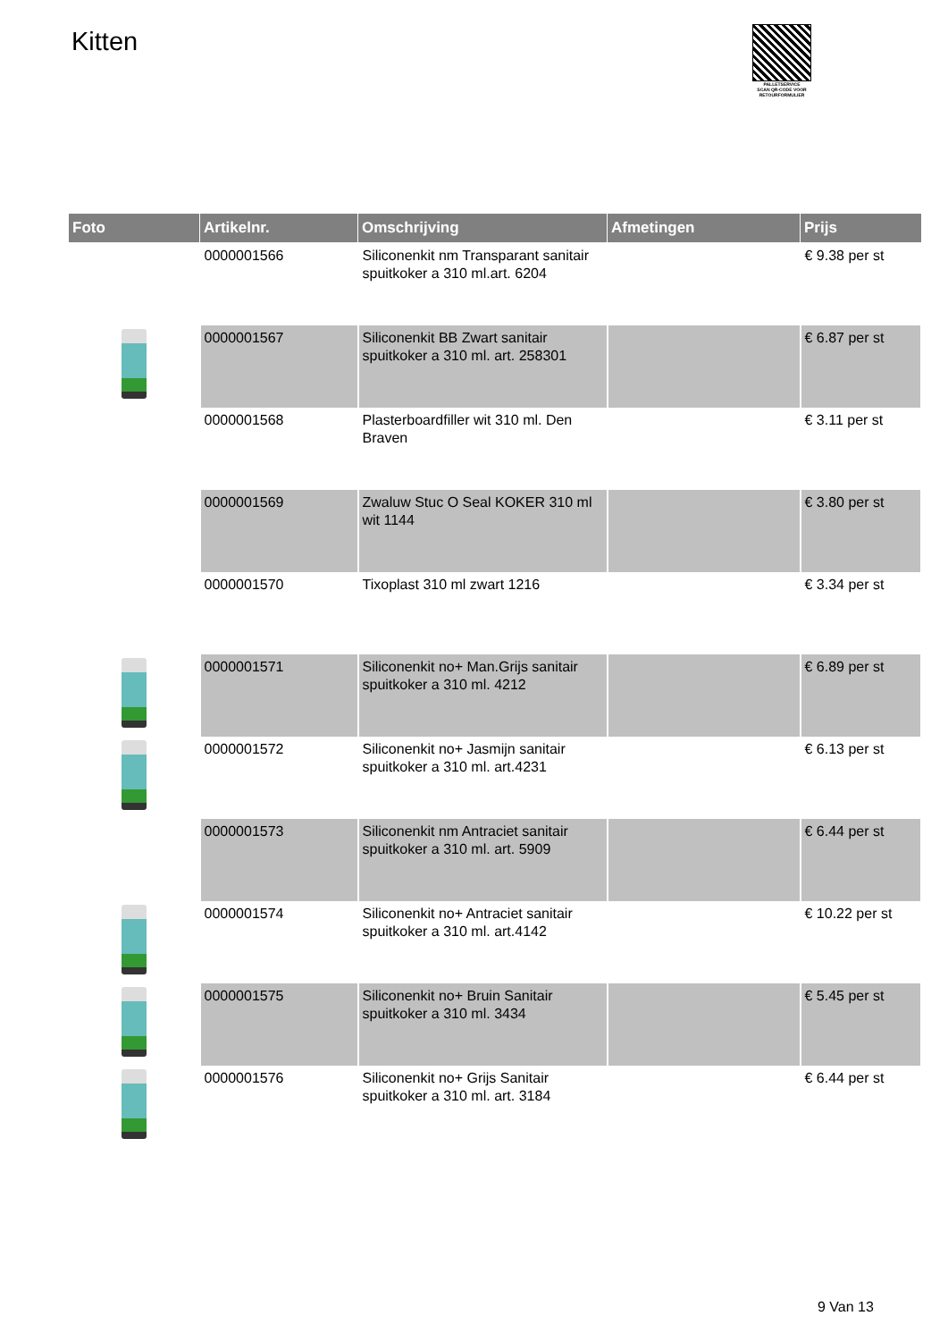Kitten
PALLETSERVICE
SCAN QR-CODE VOOR RETOURFORMULIER
| Foto | Artikelnr. | Omschrijving | Afmetingen | Prijs |
| --- | --- | --- | --- | --- |
| | 0000001566 | Siliconenkit nm Transparant sanitair spuitkoker a 310 ml.art. 6204 | | € 9.38 per st |
| | 0000001567 | Siliconenkit BB Zwart sanitair spuitkoker a 310 ml. art. 258301 | | € 6.87 per st |
| | 0000001568 | Plasterboardfiller wit 310 ml. Den Braven | | € 3.11 per st |
| | 0000001569 | Zwaluw Stuc O Seal KOKER 310 ml wit 1144 | | € 3.80 per st |
| | 0000001570 | Tixoplast 310 ml zwart 1216 | | € 3.34 per st |
| | 0000001571 | Siliconenkit no+ Man.Grijs sanitair spuitkoker a 310 ml. 4212 | | € 6.89 per st |
| | 0000001572 | Siliconenkit no+ Jasmijn sanitair spuitkoker a 310 ml. art.4231 | | € 6.13 per st |
| | 0000001573 | Siliconenkit nm Antraciet sanitair spuitkoker a 310 ml. art. 5909 | | € 6.44 per st |
| | 0000001574 | Siliconenkit no+ Antraciet sanitair spuitkoker a 310 ml. art.4142 | | € 10.22 per st |
| | 0000001575 | Siliconenkit no+ Bruin Sanitair spuitkoker a 310 ml. 3434 | | € 5.45 per st |
| | 0000001576 | Siliconenkit no+ Grijs Sanitair spuitkoker a 310 ml. art. 3184 | | € 6.44 per st |
9 Van 13